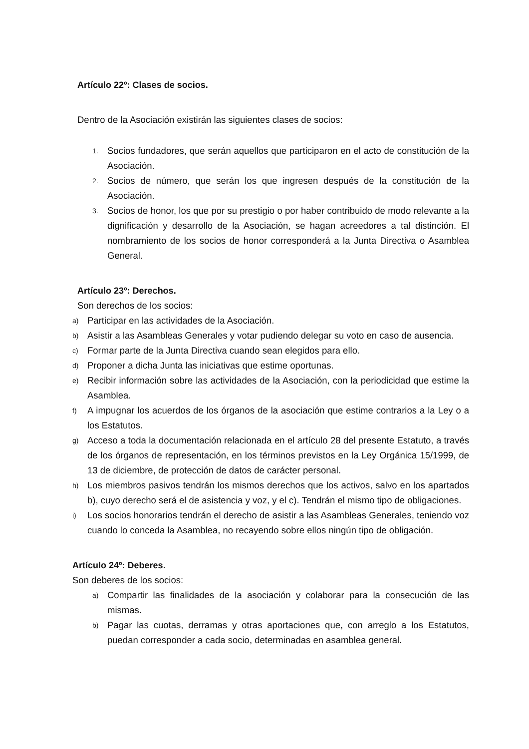Artículo 22º: Clases de socios.
Dentro de la Asociación existirán las siguientes clases de socios:
1. Socios fundadores, que serán aquellos que participaron en el acto de constitución de la Asociación.
2. Socios de número, que serán los que ingresen después de la constitución de la Asociación.
3. Socios de honor, los que por su prestigio o por haber contribuido de modo relevante a la dignificación y desarrollo de la Asociación, se hagan acreedores a tal distinción. El nombramiento de los socios de honor corresponderá a la Junta Directiva o Asamblea General.
Artículo 23º: Derechos.
Son derechos de los socios:
a) Participar en las actividades de la Asociación.
b) Asistir a las Asambleas Generales y votar pudiendo delegar su voto en caso de ausencia.
c) Formar parte de la Junta Directiva cuando sean elegidos para ello.
d) Proponer a dicha Junta las iniciativas que estime oportunas.
e) Recibir información sobre las actividades de la Asociación, con la periodicidad que estime la Asamblea.
f) A impugnar los acuerdos de los órganos de la asociación que estime contrarios a la Ley o a los Estatutos.
g) Acceso a toda la documentación relacionada en el artículo 28 del presente Estatuto, a través de los órganos de representación, en los términos previstos en la Ley Orgánica 15/1999, de 13 de diciembre, de protección de datos de carácter personal.
h) Los miembros pasivos tendrán los mismos derechos que los activos, salvo en los apartados b), cuyo derecho será el de asistencia y voz, y el c). Tendrán el mismo tipo de obligaciones.
i) Los socios honorarios tendrán el derecho de asistir a las Asambleas Generales, teniendo voz cuando lo conceda la Asamblea, no recayendo sobre ellos ningún tipo de obligación.
Artículo 24º: Deberes.
Son deberes de los socios:
a) Compartir las finalidades de la asociación y colaborar para la consecución de las mismas.
b) Pagar las cuotas, derramas y otras aportaciones que, con arreglo a los Estatutos, puedan corresponder a cada socio, determinadas en asamblea general.